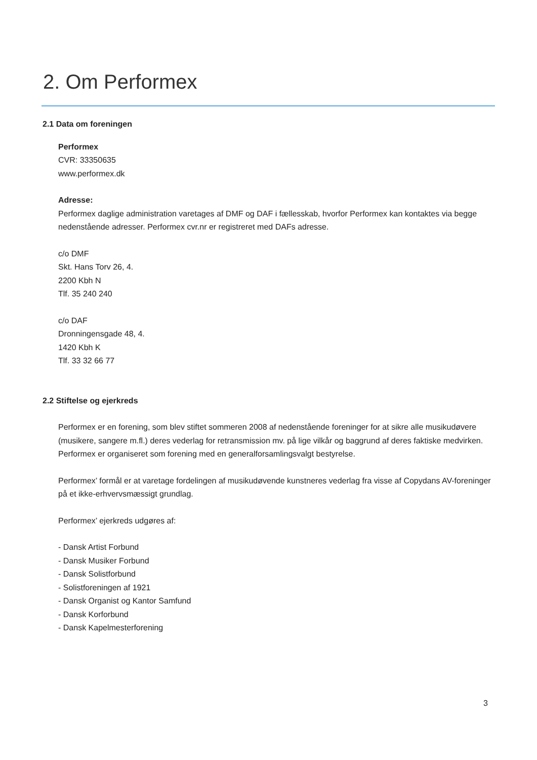2. Om Performex
2.1 Data om foreningen
Performex
CVR: 33350635
www.performex.dk
Adresse:
Performex daglige administration varetages af DMF og DAF i fællesskab, hvorfor Performex kan kontaktes via begge nedenstående adresser. Performex cvr.nr er registreret med DAFs adresse.
c/o DMF
Skt. Hans Torv 26, 4.
2200 Kbh N
Tlf. 35 240 240
c/o DAF
Dronningensgade 48, 4.
1420 Kbh K
Tlf. 33 32 66 77
2.2 Stiftelse og ejerkreds
Performex er en forening, som blev stiftet sommeren 2008 af nedenstående foreninger for at sikre alle musikudøvere (musikere, sangere m.fl.) deres vederlag for retransmission mv. på lige vilkår og baggrund af deres faktiske medvirken. Performex er organiseret som forening med en generalforsamlingsvalgt bestyrelse.
Performex’ formål er at varetage fordelingen af musikudøvende kunstneres vederlag fra visse af Copydans AV-foreninger på et ikke-erhvervsmæssigt grundlag.
Performex’ ejerkreds udgøres af:
- Dansk Artist Forbund
- Dansk Musiker Forbund
- Dansk Solistforbund
- Solistforeningen af 1921
- Dansk Organist og Kantor Samfund
- Dansk Korforbund
- Dansk Kapelmesterforening
3